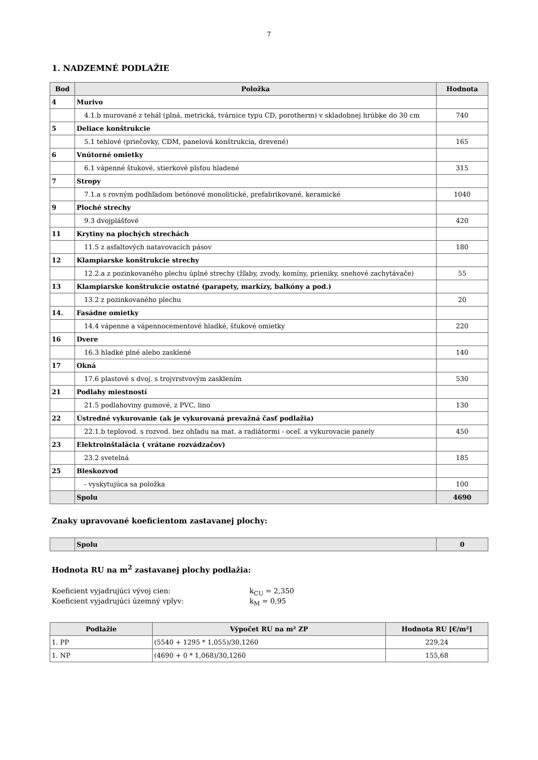7
1. NADZEMNÉ PODLAŽIE
| Bod | Položka | Hodnota |
| --- | --- | --- |
| 4 | Murivo | |
| | 4.1.b murované z tehál (plná, metrická, tvárnice typu CD, porotherm) v skladobnej hrúbke do 30 cm | 740 |
| 5 | Deliace konštrukcie | |
| | 5.1 tehlové (priečovky, CDM, panelová konštrukcia, drevené) | 165 |
| 6 | Vnútorné omietky | |
| | 6.1 vápenné štukové, stierkové plsťou hladené | 315 |
| 7 | Stropy | |
| | 7.1.a s rovným podhľadom betónové monolitické, prefabrikované, keramické | 1040 |
| 9 | Ploché strechy | |
| | 9.3 dvojplášťové | 420 |
| 11 | Krytiny na plochých strechách | |
| | 11.5 z asfaltových natavovacích pásov | 180 |
| 12 | Klampiarske konštrukcie strechy | |
| | 12.2.a z pozinkovaného plechu úplné strechy (žľaby, zvody, komíny, prieniky, snehové zachytávače) | 55 |
| 13 | Klampiarske konštrukcie ostatné (parapety, markízy, balkóny a pod.) | |
| | 13.2 z pozinkovaného plechu | 20 |
| 14. | Fasádne omietky | |
| | 14.4 vápenne a vápennocementové hladké, šťukové omietky | 220 |
| 16 | Dvere | |
| | 16.3 hladké plné alebo zasklené | 140 |
| 17 | Okná | |
| | 17.6 plastové s dvoj. s trojvrstvovým zasklením | 530 |
| 21 | Podlahy miestností | |
| | 21.5 podlahoviny gumové, z PVC, lino | 130 |
| 22 | Ústredné vykurovanie (ak je vykurovaná prevažná časť podlažia) | |
| | 22.1.b teplovod. s rozvod. bez ohľadu na mat. a radiátormi - oceľ. a vykurovacie panely | 450 |
| 23 | Elektroinštalácia ( vrátane rozvádzačov) | |
| | 23.2 svetelná | 185 |
| 25 | Bleskozvod | |
| | - vyskytujúca sa položka | 100 |
| | Spolu | 4690 |
Znaky upravované koeficientom zastavanej plochy:
| | Spolu | 0 |
Hodnota RU na m<sup>2</sup> zastavanej plochy podlažia:
Koeficient vyjadrujúci vývoj cien: k<sub>CU</sub> = 2,350
Koeficient vyjadrujúci územný vplyv: k<sub>M</sub> = 0,95
| Podlažie | Výpočet RU na m² ZP | Hodnota RU [€/m²] |
| --- | --- | --- |
| 1. PP | (5540 + 1295 * 1,055)/30,1260 | 229,24 |
| 1. NP | (4690 + 0 * 1,068)/30,1260 | 155,68 |